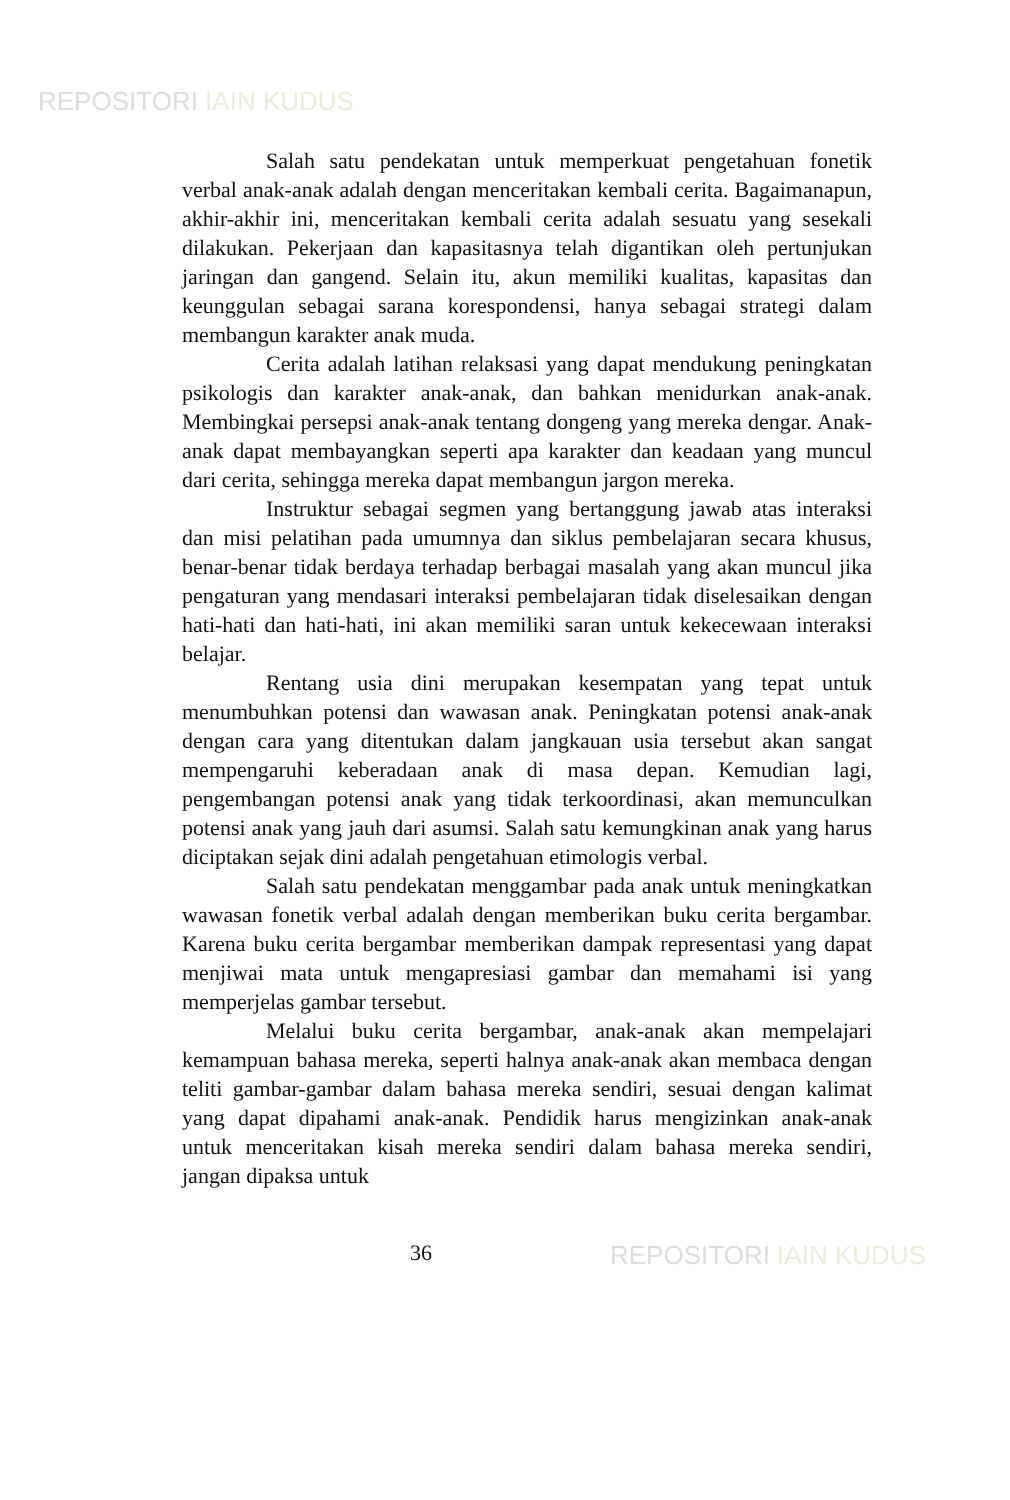REPOSITORI IAIN KUDUS
Salah satu pendekatan untuk memperkuat pengetahuan fonetik verbal anak-anak adalah dengan menceritakan kembali cerita. Bagaimanapun, akhir-akhir ini, menceritakan kembali cerita adalah sesuatu yang sesekali dilakukan. Pekerjaan dan kapasitasnya telah digantikan oleh pertunjukan jaringan dan gangend. Selain itu, akun memiliki kualitas, kapasitas dan keunggulan sebagai sarana korespondensi, hanya sebagai strategi dalam membangun karakter anak muda.
Cerita adalah latihan relaksasi yang dapat mendukung peningkatan psikologis dan karakter anak-anak, dan bahkan menidurkan anak-anak. Membingkai persepsi anak-anak tentang dongeng yang mereka dengar. Anak-anak dapat membayangkan seperti apa karakter dan keadaan yang muncul dari cerita, sehingga mereka dapat membangun jargon mereka.
Instruktur sebagai segmen yang bertanggung jawab atas interaksi dan misi pelatihan pada umumnya dan siklus pembelajaran secara khusus, benar-benar tidak berdaya terhadap berbagai masalah yang akan muncul jika pengaturan yang mendasari interaksi pembelajaran tidak diselesaikan dengan hati-hati dan hati-hati, ini akan memiliki saran untuk kekecewaan interaksi belajar.
Rentang usia dini merupakan kesempatan yang tepat untuk menumbuhkan potensi dan wawasan anak. Peningkatan potensi anak-anak dengan cara yang ditentukan dalam jangkauan usia tersebut akan sangat mempengaruhi keberadaan anak di masa depan. Kemudian lagi, pengembangan potensi anak yang tidak terkoordinasi, akan memunculkan potensi anak yang jauh dari asumsi. Salah satu kemungkinan anak yang harus diciptakan sejak dini adalah pengetahuan etimologis verbal.
Salah satu pendekatan menggambar pada anak untuk meningkatkan wawasan fonetik verbal adalah dengan memberikan buku cerita bergambar. Karena buku cerita bergambar memberikan dampak representasi yang dapat menjiwai mata untuk mengapresiasi gambar dan memahami isi yang memperjelas gambar tersebut.
Melalui buku cerita bergambar, anak-anak akan mempelajari kemampuan bahasa mereka, seperti halnya anak-anak akan membaca dengan teliti gambar-gambar dalam bahasa mereka sendiri, sesuai dengan kalimat yang dapat dipahami anak-anak. Pendidik harus mengizinkan anak-anak untuk menceritakan kisah mereka sendiri dalam bahasa mereka sendiri, jangan dipaksa untuk
36
REPOSITORI IAIN KUDUS